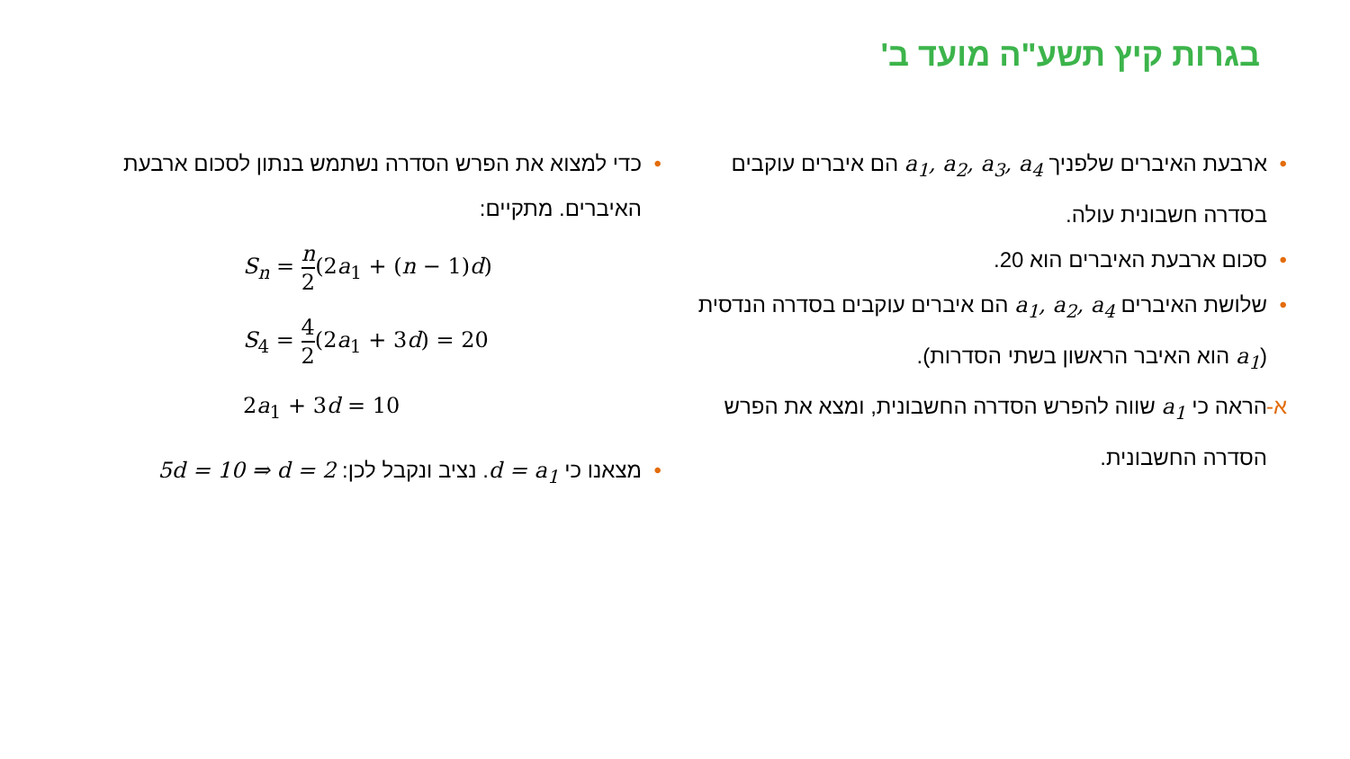בגרות קיץ תשע"ה מועד ב'
• ארבעת האיברים שלפניך a<sub>1</sub>, a<sub>2</sub>, a<sub>3</sub>, a<sub>4</sub> הם איברים עוקבים בסדרה חשבונית עולה.
• סכום ארבעת האיברים הוא 20.
• שלושת האיברים a<sub>1</sub>, a<sub>2</sub>, a<sub>4</sub> הם איברים עוקבים בסדרה הנדסית (a<sub>1</sub> הוא האיבר הראשון בשתי הסדרות).
א- הראה כי a<sub>1</sub> שווה להפרש הסדרה החשבונית, ומצא את הפרש הסדרה החשבונית.
• כדי למצוא את הפרש הסדרה נשתמש בנתון לסכום ארבעת האיברים. מתקיים:
S<sub>n</sub> = n 2(2a<sub>1</sub> + (n − 1)d)
S<sub>4</sub> = 4 2(2a<sub>1</sub> + 3d) = 20
2a<sub>1</sub> + 3d = 10
• מצאנו כי d = a<sub>1</sub>. נציב ונקבל לכן: 5d = 10 ⇒ d = 2